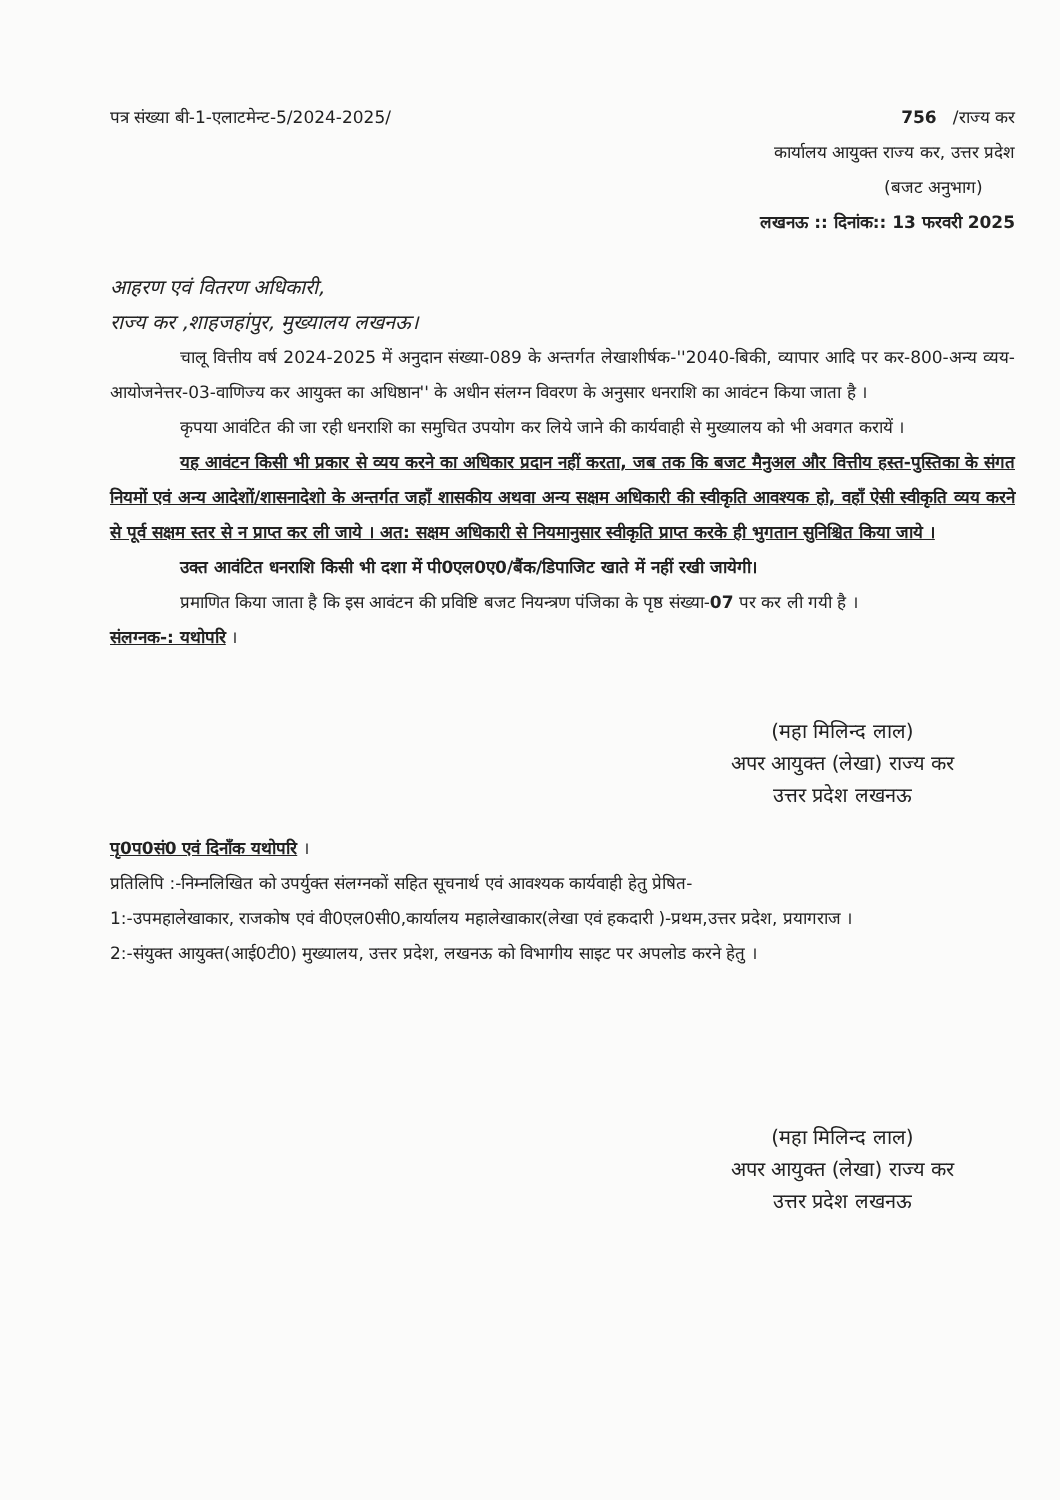पत्र संख्या बी-1-एलाटमेन्ट-5/2024-2025/ 756 /राज्य कर
कार्यालय आयुक्त राज्य कर, उत्तर प्रदेश
(बजट अनुभाग)
लखनऊ :: दिनांक:: 13 फरवरी 2025
आहरण एवं वितरण अधिकारी,
राज्य कर ,शाहजहांपुर, मुख्यालय लखनऊ।
चालू वित्तीय वर्ष 2024-2025 में अनुदान संख्या-089 के अन्तर्गत लेखाशीर्षक-''2040-बिकी, व्यापार आदि पर कर-800-अन्य व्यय- आयोजनेत्तर-03-वाणिज्य कर आयुक्त का अधिष्ठान'' के अधीन संलग्न विवरण के अनुसार धनराशि का आवंटन किया जाता है ।
कृपया आवंटित की जा रही धनराशि का समुचित उपयोग कर लिये जाने की कार्यवाही से मुख्यालय को भी अवगत करायें ।
यह आवंटन किसी भी प्रकार से व्यय करने का अधिकार प्रदान नहीं करता, जब तक कि बजट मैनुअल और वित्तीय हस्त-पुस्तिका के संगत नियमों एवं अन्य आदेशों/शासनादेशो के अन्तर्गत जहाँ शासकीय अथवा अन्य सक्षम अधिकारी की स्वीकृति आवश्यक हो, वहाँ ऐसी स्वीकृति व्यय करने से पूर्व सक्षम स्तर से न प्राप्त कर ली जाये । अत: सक्षम अधिकारी से नियमानुसार स्वीकृति प्राप्त करके ही भुगतान सुनिश्चित किया जाये ।
उक्त आवंटित धनराशि किसी भी दशा में पी0एल0ए0/बैंक/डिपाजिट खाते में नहीं रखी जायेगी।
प्रमाणित किया जाता है कि इस आवंटन की प्रविष्टि बजट नियन्त्रण पंजिका के पृष्ठ संख्या-07 पर कर ली गयी है ।
संलग्नक-: यथोपरि ।
(महा मिलिन्द लाल)
अपर आयुक्त (लेखा) राज्य कर
उत्तर प्रदेश लखनऊ
पृ0प0सं0 एवं दिनाँक यथोपरि ।
प्रतिलिपि :-निम्नलिखित को उपर्युक्त संलग्नकों सहित सूचनार्थ एवं आवश्यक कार्यवाही हेतु प्रेषित-
1:-उपमहालेखाकार, राजकोष एवं वी0एल0सी0,कार्यालय महालेखाकार(लेखा एवं हकदारी )-प्रथम,उत्तर प्रदेश, प्रयागराज ।
2:-संयुक्त आयुक्त(आई0टी0) मुख्यालय, उत्तर प्रदेश, लखनऊ को विभागीय साइट पर अपलोड करने हेतु ।
(महा मिलिन्द लाल)
अपर आयुक्त (लेखा) राज्य कर
उत्तर प्रदेश लखनऊ